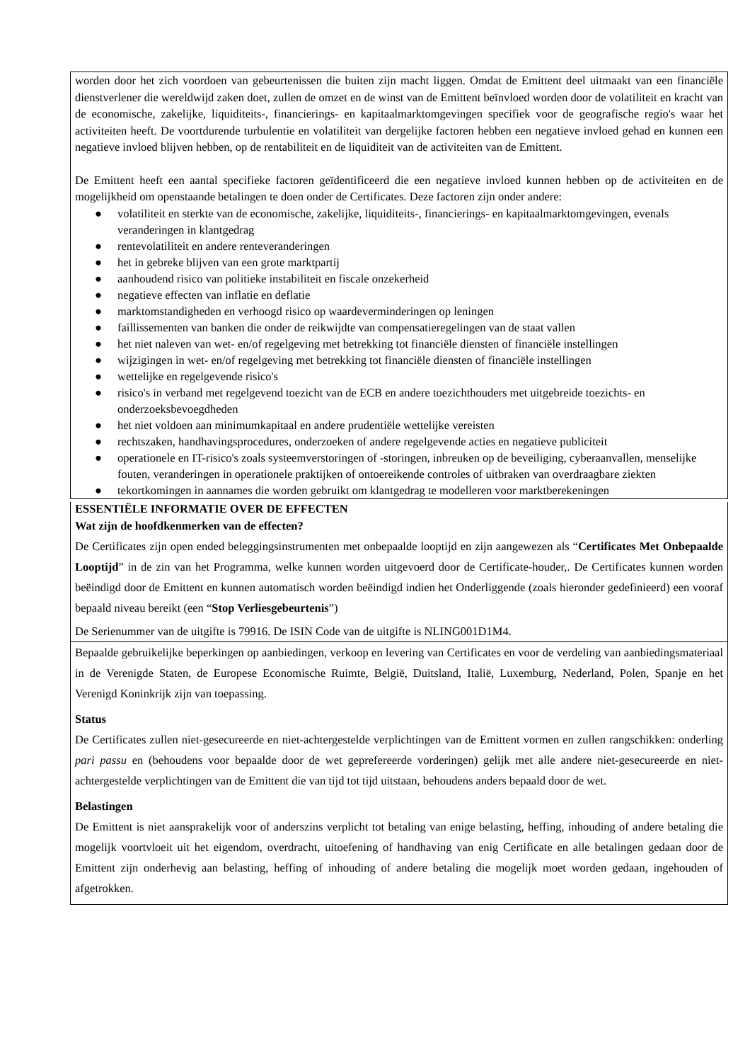worden door het zich voordoen van gebeurtenissen die buiten zijn macht liggen. Omdat de Emittent deel uitmaakt van een financiële dienstverlener die wereldwijd zaken doet, zullen de omzet en de winst van de Emittent beïnvloed worden door de volatiliteit en kracht van de economische, zakelijke, liquiditeits-, financierings- en kapitaalmarktomgevingen specifiek voor de geografische regio's waar het activiteiten heeft. De voortdurende turbulentie en volatiliteit van dergelijke factoren hebben een negatieve invloed gehad en kunnen een negatieve invloed blijven hebben, op de rentabiliteit en de liquiditeit van de activiteiten van de Emittent.
De Emittent heeft een aantal specifieke factoren geïdentificeerd die een negatieve invloed kunnen hebben op de activiteiten en de mogelijkheid om openstaande betalingen te doen onder de Certificates. Deze factoren zijn onder andere:
● volatiliteit en sterkte van de economische, zakelijke, liquiditeits-, financierings- en kapitaalmarktomgevingen, evenals veranderingen in klantgedrag
● rentevolatiliteit en andere renteveranderingen
● het in gebreke blijven van een grote marktpartij
● aanhoudend risico van politieke instabiliteit en fiscale onzekerheid
● negatieve effecten van inflatie en deflatie
● marktomstandigheden en verhoogd risico op waardeverminderingen op leningen
● faillissementen van banken die onder de reikwijdte van compensatieregelingen van de staat vallen
● het niet naleven van wet- en/of regelgeving met betrekking tot financiële diensten of financiële instellingen
● wijzigingen in wet- en/of regelgeving met betrekking tot financiële diensten of financiële instellingen
● wettelijke en regelgevende risico's
● risico's in verband met regelgevend toezicht van de ECB en andere toezichthouders met uitgebreide toezichts- en onderzoeksbevoegdheden
● het niet voldoen aan minimumkapitaal en andere prudentiële wettelijke vereisten
● rechtszaken, handhavingsprocedures, onderzoeken of andere regelgevende acties en negatieve publiciteit
● operationele en IT-risico's zoals systeemverstoringen of -storingen, inbreuken op de beveiliging, cyberaanvallen, menselijke fouten, veranderingen in operationele praktijken of ontoereikende controles of uitbraken van overdraagbare ziekten
● tekortkomingen in aannames die worden gebruikt om klantgedrag te modelleren voor marktberekeningen
ESSENTIËLE INFORMATIE OVER DE EFFECTEN
Wat zijn de hoofdkenmerken van de effecten?
De Certificates zijn open ended beleggingsinstrumenten met onbepaalde looptijd en zijn aangewezen als “Certificates Met Onbepaalde Looptijd” in de zin van het Programma, welke kunnen worden uitgevoerd door de Certificate-houder,. De Certificates kunnen worden beëindigd door de Emittent en kunnen automatisch worden beëindigd indien het Onderliggende (zoals hieronder gedefinieerd) een vooraf bepaald niveau bereikt (een “Stop Verliesgebeurtenis”)
De Serienummer van de uitgifte is 79916. De ISIN Code van de uitgifte is NLING001D1M4.
Bepaalde gebruikelijke beperkingen op aanbiedingen, verkoop en levering van Certificates en voor de verdeling van aanbiedingsmateriaal in de Verenigde Staten, de Europese Economische Ruimte, België, Duitsland, Italië, Luxemburg, Nederland, Polen, Spanje en het Verenigd Koninkrijk zijn van toepassing.
Status
De Certificates zullen niet-gesecureerde en niet-achtergestelde verplichtingen van de Emittent vormen en zullen rangschikken: onderling pari passu en (behoudens voor bepaalde door de wet geprefereerde vorderingen) gelijk met alle andere niet-gesecureerde en niet-achtergestelde verplichtingen van de Emittent die van tijd tot tijd uitstaan, behoudens anders bepaald door de wet.
Belastingen
De Emittent is niet aansprakelijk voor of anderszins verplicht tot betaling van enige belasting, heffing, inhouding of andere betaling die mogelijk voortvloeit uit het eigendom, overdracht, uitoefening of handhaving van enig Certificate en alle betalingen gedaan door de Emittent zijn onderhevig aan belasting, heffing of inhouding of andere betaling die mogelijk moet worden gedaan, ingehouden of afgetrokken.